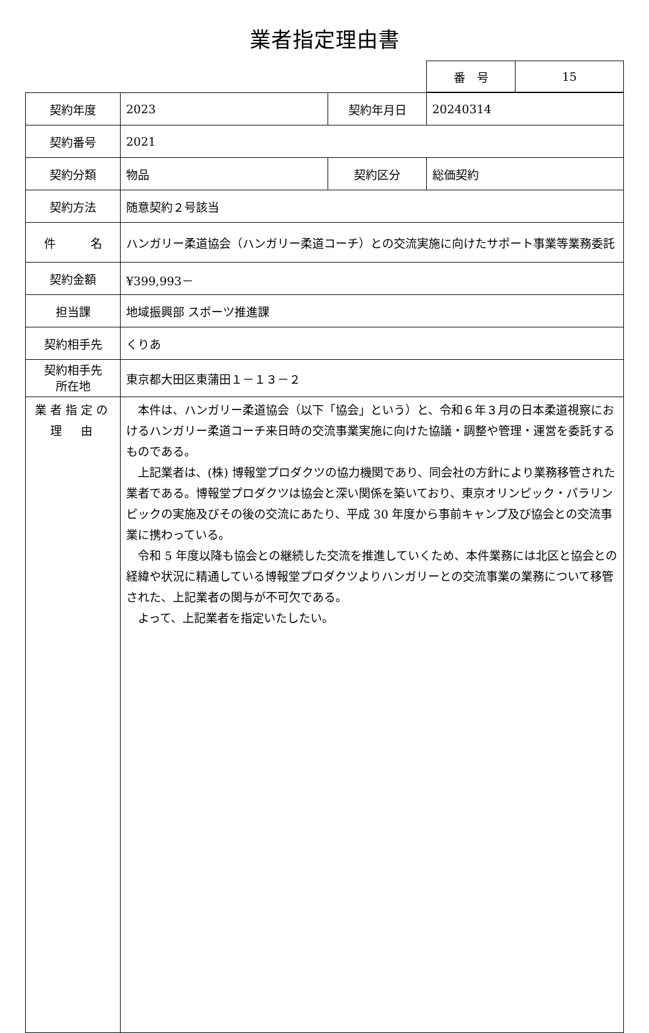業者指定理由書
| 番 号 | 15 |
| 契約年度 | 2023 | 契約年月日 | 20240314 |
| 契約番号 | 2021 | | |
| 契約分類 | 物品 | 契約区分 | 総価契約 |
| 契約方法 | 随意契約２号該当 | | |
| 件 名 | ハンガリー柔道協会（ハンガリー柔道コーチ）との交流実施に向けたサポート事業等業務委託 | | |
| 契約金額 | ¥399,993－ | | |
| 担当課 | 地域振興部 スポーツ推進課 | | |
| 契約相手先 | くりあ | | |
| 契約相手先 所在地 | 東京都大田区東蒲田１－１３－２ | | |
| 業者指定の 理 由 | 本件は、ハンガリー柔道協会（以下「協会」という）と、令和６年３月の日本柔道視察におけるハンガリー柔道コーチ来日時の交流事業実施に向けた協議・調整や管理・運営を委託するものである。 上記業者は、(株) 博報堂プロダクツの協力機関であり、同会社の方針により業務移管された業者である。博報堂プロダクツは協会と深い関係を築いており、東京オリンピック・パラリンピックの実施及びその後の交流にあたり、平成 30 年度から事前キャンプ及び協会との交流事業に携わっている。 令和 5 年度以降も協会との継続した交流を推進していくため、本件業務には北区と協会との経緯や状況に精通している博報堂プロダクツよりハンガリーとの交流事業の業務について移管された、上記業者の関与が不可欠である。 よって、上記業者を指定いたしたい。 | | |